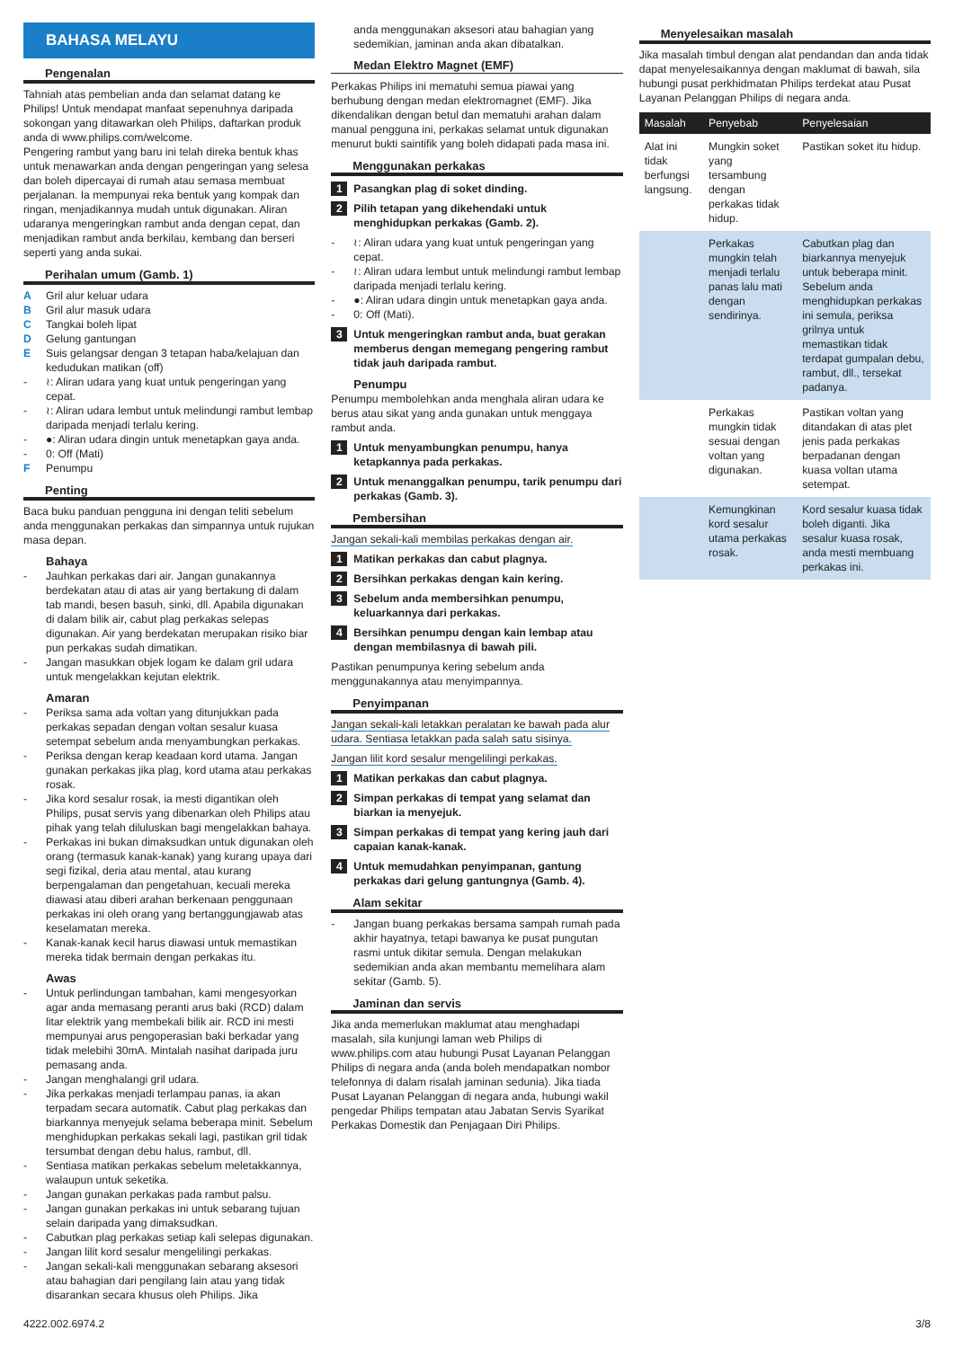BAHASA MELAYU
Pengenalan
Tahniah atas pembelian anda dan selamat datang ke Philips! Untuk mendapat manfaat sepenuhnya daripada sokongan yang ditawarkan oleh Philips, daftarkan produk anda di www.philips.com/welcome.
Pengering rambut yang baru ini telah direka bentuk khas untuk menawarkan anda dengan pengeringan yang selesa dan boleh dipercayai di rumah atau semasa membuat perjalanan. Ia mempunyai reka bentuk yang kompak dan ringan, menjadikannya mudah untuk digunakan. Aliran udaranya mengeringkan rambut anda dengan cepat, dan menjadikan rambut anda berkilau, kembang dan berseri seperti yang anda sukai.
Perihalan umum (Gamb. 1)
A Gril alur keluar udara
B Gril alur masuk udara
C Tangkai boleh lipat
D Gelung gantungan
E Suis gelangsar dengan 3 tetapan haba/kelajuan dan kedudukan matikan (off)
- ≀: Aliran udara yang kuat untuk pengeringan yang cepat.
- ≀: Aliran udara lembut untuk melindungi rambut lembap daripada menjadi terlalu kering.
- ●: Aliran udara dingin untuk menetapkan gaya anda.
- 0: Off (Mati)
F Penumpu
Penting
Baca buku panduan pengguna ini dengan teliti sebelum anda menggunakan perkakas dan simpannya untuk rujukan masa depan.
Bahaya
- Jauhkan perkakas dari air. Jangan gunakannya berdekatan atau di atas air yang bertakung di dalam tab mandi, besen basuh, sinki, dll. Apabila digunakan di dalam bilik air, cabut plag perkakas selepas digunakan. Air yang berdekatan merupakan risiko biar pun perkakas sudah dimatikan.
- Jangan masukkan objek logam ke dalam gril udara untuk mengelakkan kejutan elektrik.
Amaran
- Periksa sama ada voltan yang ditunjukkan pada perkakas sepadan dengan voltan sesalur kuasa setempat sebelum anda menyambungkan perkakas.
- Periksa dengan kerap keadaan kord utama. Jangan gunakan perkakas jika plag, kord utama atau perkakas rosak.
- Jika kord sesalur rosak, ia mesti digantikan oleh Philips, pusat servis yang dibenarkan oleh Philips atau pihak yang telah diluluskan bagi mengelakkan bahaya.
- Perkakas ini bukan dimaksudkan untuk digunakan oleh orang (termasuk kanak-kanak) yang kurang upaya dari segi fizikal, deria atau mental, atau kurang berpengalaman dan pengetahuan, kecuali mereka diawasi atau diberi arahan berkenaan penggunaan perkakas ini oleh orang yang bertanggungjawab atas keselamatan mereka.
- Kanak-kanak kecil harus diawasi untuk memastikan mereka tidak bermain dengan perkakas itu.
Awas
- Untuk perlindungan tambahan, kami mengesyorkan agar anda memasang peranti arus baki (RCD) dalam litar elektrik yang membekali bilik air. RCD ini mesti mempunyai arus pengoperasian baki berkadar yang tidak melebihi 30mA. Mintalah nasihat daripada juru pemasang anda.
- Jangan menghalangi gril udara.
- Jika perkakas menjadi terlampau panas, ia akan terpadam secara automatik. Cabut plag perkakas dan biarkannya menyejuk selama beberapa minit. Sebelum menghidupkan perkakas sekali lagi, pastikan gril tidak tersumbat dengan debu halus, rambut, dll.
- Sentiasa matikan perkakas sebelum meletakkannya, walaupun untuk seketika.
- Jangan gunakan perkakas pada rambut palsu.
- Jangan gunakan perkakas ini untuk sebarang tujuan selain daripada yang dimaksudkan.
- Cabutkan plag perkakas setiap kali selepas digunakan.
- Jangan lilit kord sesalur mengelilingi perkakas.
- Jangan sekali-kali menggunakan sebarang aksesori atau bahagian dari pengilang lain atau yang tidak disarankan secara khusus oleh Philips. Jika
anda menggunakan aksesori atau bahagian yang sedemikian, jaminan anda akan dibatalkan.
Medan Elektro Magnet (EMF)
Perkakas Philips ini mematuhi semua piawai yang berhubung dengan medan elektromagnet (EMF). Jika dikendalikan dengan betul dan mematuhi arahan dalam manual pengguna ini, perkakas selamat untuk digunakan menurut bukti saintifik yang boleh didapati pada masa ini.
Menggunakan perkakas
1 Pasangkan plag di soket dinding.
2 Pilih tetapan yang dikehendaki untuk menghidupkan perkakas (Gamb. 2).
- ≀: Aliran udara yang kuat untuk pengeringan yang cepat.
- ≀: Aliran udara lembut untuk melindungi rambut lembap daripada menjadi terlalu kering.
- ●: Aliran udara dingin untuk menetapkan gaya anda.
- 0: Off (Mati).
3 Untuk mengeringkan rambut anda, buat gerakan memberus dengan memegang pengering rambut tidak jauh daripada rambut.
Penumpu
Penumpu membolehkan anda menghala aliran udara ke berus atau sikat yang anda gunakan untuk menggaya rambut anda.
1 Untuk menyambungkan penumpu, hanya ketapkannya pada perkakas.
2 Untuk menanggalkan penumpu, tarik penumpu dari perkakas (Gamb. 3).
Pembersihan
Jangan sekali-kali membilas perkakas dengan air.
1 Matikan perkakas dan cabut plagnya.
2 Bersihkan perkakas dengan kain kering.
3 Sebelum anda membersihkan penumpu, keluarkannya dari perkakas.
4 Bersihkan penumpu dengan kain lembap atau dengan membilasnya di bawah pili.
Pastikan penumpunya kering sebelum anda menggunakannya atau menyimpannya.
Penyimpanan
Jangan sekali-kali letakkan peralatan ke bawah pada alur udara. Sentiasa letakkan pada salah satu sisinya.
Jangan lilit kord sesalur mengelilingi perkakas.
1 Matikan perkakas dan cabut plagnya.
2 Simpan perkakas di tempat yang selamat dan biarkan ia menyejuk.
3 Simpan perkakas di tempat yang kering jauh dari capaian kanak-kanak.
4 Untuk memudahkan penyimpanan, gantung perkakas dari gelung gantungnya (Gamb. 4).
Alam sekitar
- Jangan buang perkakas bersama sampah rumah pada akhir hayatnya, tetapi bawanya ke pusat pungutan rasmi untuk dikitar semula. Dengan melakukan sedemikian anda akan membantu memelihara alam sekitar (Gamb. 5).
Jaminan dan servis
Jika anda memerlukan maklumat atau menghadapi masalah, sila kunjungi laman web Philips di www.philips.com atau hubungi Pusat Layanan Pelanggan Philips di negara anda (anda boleh mendapatkan nombor telefonnya di dalam risalah jaminan sedunia). Jika tiada Pusat Layanan Pelanggan di negara anda, hubungi wakil pengedar Philips tempatan atau Jabatan Servis Syarikat Perkakas Domestik dan Penjagaan Diri Philips.
Menyelesaikan masalah
Jika masalah timbul dengan alat pendandan dan anda tidak dapat menyelesaikannya dengan maklumat di bawah, sila hubungi pusat perkhidmatan Philips terdekat atau Pusat Layanan Pelanggan Philips di negara anda.
| Masalah | Penyebab | Penyelesaian |
| --- | --- | --- |
| Alat ini tidak berfungsi langsung. | Mungkin soket yang tersambung dengan perkakas tidak hidup. | Pastikan soket itu hidup. |
| | Perkakas mungkin telah menjadi terlalu panas lalu mati dengan sendirinya. | Cabutkan plag dan biarkannya menyejuk untuk beberapa minit. Sebelum anda menghidupkan perkakas ini semula, periksa grilnya untuk memastikan tidak terdapat gumpalan debu, rambut, dll., tersekat padanya. |
| | Perkakas mungkin tidak sesuai dengan voltan yang digunakan. | Pastikan voltan yang ditandakan di atas plet jenis pada perkakas berpadanan dengan kuasa voltan utama setempat. |
| | Kemungkinan kord sesalur utama perkakas rosak. | Kord sesalur kuasa tidak boleh diganti. Jika sesalur kuasa rosak, anda mesti membuang perkakas ini. |
4222.002.6974.2 3/8